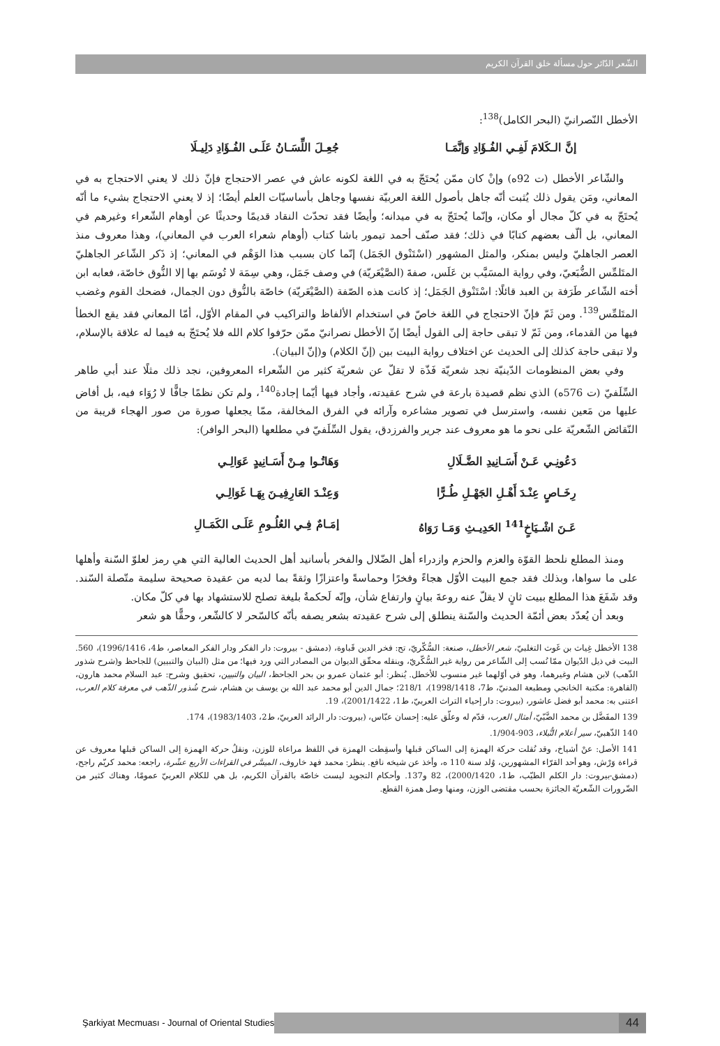الشّعر الدّائر حول مسألة خلق القرآن الكريم
الأخطل النّصرانيّ (البحر الكامل)<sup>138</sup>:
إنَّ الـكَلامَ لَفِـي الفُـؤَادِ وَإنَّمَـا جُعِـلَ اللِّسَـانُ عَلَـى الفُـؤَادِ دَلِيـلَا
والشّاعر الأخطل (ت 92ه) وإنْ كان ممّن يُحتَجّ به في اللغة لكونه عاش في عصر الاحتجاج فإنّ ذلك لا يعني الاحتجاج به في المعاني، ومَن يقول ذلك يُثبت أنّه جاهل بأصول اللغة العربيّة نفسها وجاهل بأساسيّات العلم أيضًا؛ إذ لا يعني الاحتجاج بشيء ما أنّه يُحتَجّ به في كلّ مجال أو مكان، وإنّما يُحتَجّ به في ميدانه؛ وأيضًا فقد تحدّث النقاد قديمًا وحديثًا عن أوهام الشّعراء وغيرهم في المعاني، بل ألّف بعضهم كتابًا في ذلك؛ فقد صنّف أحمد تيمور باشا كتاب (أوهام شعراء العرب في المعاني)، وهذا معروف منذ العصر الجاهليّ وليس بمنكر، والمثل المشهور (اسْتَنْوق الجَمَل) إنّما كان بسبب هذا الوَهْم في المعاني؛ إذ ذَكر الشّاعر الجاهليّ المتَلمِّس الضُّبَعيّ، وفي رواية المسَيَّب بن عَلَس، صفةَ (الصَّيْعَريّة) في وصف جَمَل، وهي سِمَة لا تُوسَم بها إلا النُّوق خاصّة، فعابه ابن أخته الشّاعر طَرَفة بن العبد قائلًا: اسْتَنْوق الجَمَل؛ إذ كانت هذه الصّفة (الصَّيْعَريّة) خاصّة بالنُّوق دون الجمال، فضحك القوم وغضب المتَلمِّس<sup>139</sup>. ومن ثَمّ فإنّ الاحتجاج في اللغة خاصّ في استخدام الألفاظ والتراكيب في المقام الأوّل، أمّا المعاني فقد يقع الخطأ فيها من القدماء، ومن ثَمّ لا تبقى حاجة إلى القول أيضًا إنّ الأخطل نصرانيّ ممّن حرّفوا كلام الله فلا يُحتَجّ به فيما له علاقة بالإسلام، ولا تبقى حاجة كذلك إلى الحديث عن اختلاف رواية البيت بين (إنّ الكلام) و(إنّ البيان).
وفي بعض المنظومات الدّينيّة نجد شعريّة فَذّة لا تقلّ عن شعريّة كثير من الشّعراء المعروفين، نجد ذلك مثلًا عند أبي طاهر السِّلَفيّ (ت 576ه) الذي نظم قصيدة بارعة في شرح عقيدته، وأجاد فيها أيّما إجادة<sup>140</sup>، ولم تكن نظمًا جافًّا لا رُوَاء فيه، بل أفاض عليها من مَعين نفسه، واسترسل في تصوير مشاعره وآرائه في الفرق المخالفة، ممّا يجعلها صورة من صور الهجاء قريبة من النّقائض الشّعريّة على نحو ما هو معروف عند جرير والفرزدق، يقول السِّلَفيّ في مطلعها (البحر الوافر):
دَعُونِـي عَـنْ أَسَـانِيدِ الضَّـلَالِ وَهَاتُـوا مِـنْ أَسَـانِيدٍ عَوَالِـي
رِخَـاصٍ عِنْـدَ أَهْـلِ الجَهْـلِ طُـرًّا وَعِنْـدَ العَارِفِيـنَ بِهَـا غَوَالِـي
عَـنَ اشْـيَاخٍ<sup>141</sup> الحَدِيـثِ وَمَـا رَوَاهُ إمَـامٌ فِـي العُلُـومِ عَلَـى الكَمَـالِ
ومنذ المطلع نلحظ القوّة والعزم والحزم وازدراء أهل الضّلال والفخر بأسانيد أهل الحديث العالية التي هي رمز لعلوّ السّنة وأهلها على ما سواها، وبذلك فقد جمع البيت الأوّل هجاءً وفخرًا وحماسةً واعتزازًا وثقةً بما لديه من عقيدة صحيحة سليمة متّصلة السّند. وقد شَفَعَ هذا المطلع ببيت ثانٍ لا يقلّ عنه روعةَ بيانٍ وارتفاع شأن، وإنّه لَحكمةٌ بليغة تصلح للاستشهاد بها في كلّ مكان.
وبعد أن يُعدّد بعض أئمّة الحديث والسّنة ينطلق إلى شرح عقيدته بشعر يصفه بأنّه كالسّحر لا كالشّعر، وحقًّا هو شعر
138 الأخطل غِياث بن غَوث التغلبيّ، شعر الأخطل، صنعة: السُّكّريّ، تح: فخر الدين قَباوة، (دمشق - بيروت: دار الفكر ودار الفكر المعاصر، ط4، 1996/1416)، 560. البيت في ذيل الدّيوان ممّا نُسب إلى الشّاعر من رواية غير السُّكّريّ، وينقله محقّق الديوان من المصادر التي ورد فيها؛ من مثل (البيان والتبيين) للجاحظ و(شرح شذور الذّهب) لابن هشام وغيرهما، وهو في أوّلهما غير منسوب للأخطل. يُنظر: أبو عثمان عمرو بن بحر الجاحظ، البيان والتبيين، تحقيق وشرح: عبد السلام محمد هارون، (القاهرة: مكتبة الخانجي ومطبعة المدنيّ، ط7، 1998/1418)، 218/1؛ جمال الدين أبو محمد عبد الله بن يوسف بن هشام، شرح شُذور الذّهب في معرفة كلام العرب، اعتنى به: محمد أبو فضل عاشور، (بيروت: دار إحياء التراث العربيّ، ط1، 2001/1422)، 19.
139 المفَضَّل بن محمد الضَّبّيّ، أمثال العرب، قدّم له وعلّق عليه: إحسان عبّاس، (بيروت: دار الرائد العربيّ، ط2، 1983/1403)، 174.
140 الذّهبيّ، سير أعلام النُّبلاء، 903-1/904.
141 الأصل: عنْ أشياخ، وقد نُقلت حركة الهمزة إلى الساكن قبلها وأسقِطت الهمزة في اللفظ مراعاة للوزن، ونقلُ حركة الهمزة إلى الساكن قبلها معروف عن قراءة وَرْش، وهو أحد القرّاء المشهورين، وُلد سنة 110 ه، وأخذ عن شيخه نافع. ينظر: محمد فهد خاروف، الميسَّر في القراءات الأربع عشْرة، راجعه: محمد كريّم راجح، (دمشق-بيروت: دار الكلم الطيّب، ط1، 2000/1420)، 82 و137. وأحكام التجويد ليست خاصّة بالقرآن الكريم، بل هي للكلام العربيّ عمومًا، وهناك كثير من الضّرورات الشّعريّة الجائزة بحسب مقتضى الوزن، ومنها وصل همزة القطع.
Şarkiyat Mecmuası - Journal of Oriental Studies 44